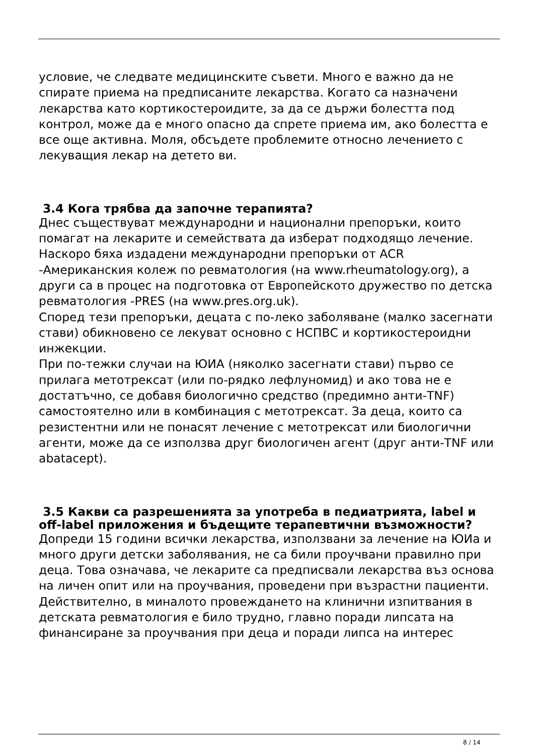условие, че следвате медицинските съвети. Много е важно да не спирате приема на предписаните лекарства. Когато са назначени лекарства като кортикостероидите, за да се държи болестта под контрол, може да е много опасно да спрете приема им, ако болестта е все още активна. Моля, обсъдете проблемите относно лечението с лекуващия лекар на детето ви.
3.4 Кога трябва да започне терапията?
Днес съществуват международни и национални препоръки, които помагат на лекарите и семействата да изберат подходящо лечение.
Наскоро бяха издадени международни препоръки от ACR -Американския колеж по ревматология (на www.rheumatology.org), а други са в процес на подготовка от Европейското дружество по детска ревматология -PRES (на www.pres.org.uk).
Според тези препоръки, децата с по-леко заболяване (малко засегнати стави) обикновено се лекуват основно с НСПВС и кортикостероидни инжекции.
При по-тежки случаи на ЮИА (няколко засегнати стави) първо се прилага метотрексат (или по-рядко лефлуномид) и ако това не е достатъчно, се добавя биологично средство (предимно анти-TNF) самостоятелно или в комбинация с метотрексат. За деца, които са резистентни или не понасят лечение с метотрексат или биологични агенти, може да се използва друг биологичен агент (друг анти-TNF или abatacept).
3.5 Какви са разрешенията за употреба в педиатрията, label и off-label приложения и бъдещите терапевтични възможности?
Допреди 15 години всички лекарства, използвани за лечение на ЮИа и много други детски заболявания, не са били проучвани правилно при деца. Това означава, че лекарите са предписвали лекарства въз основа на личен опит или на проучвания, проведени при възрастни пациенти.
Действително, в миналото провеждането на клинични изпитвания в детската ревматология е било трудно, главно поради липсата на финансиране за проучвания при деца и поради липса на интерес
8 / 14